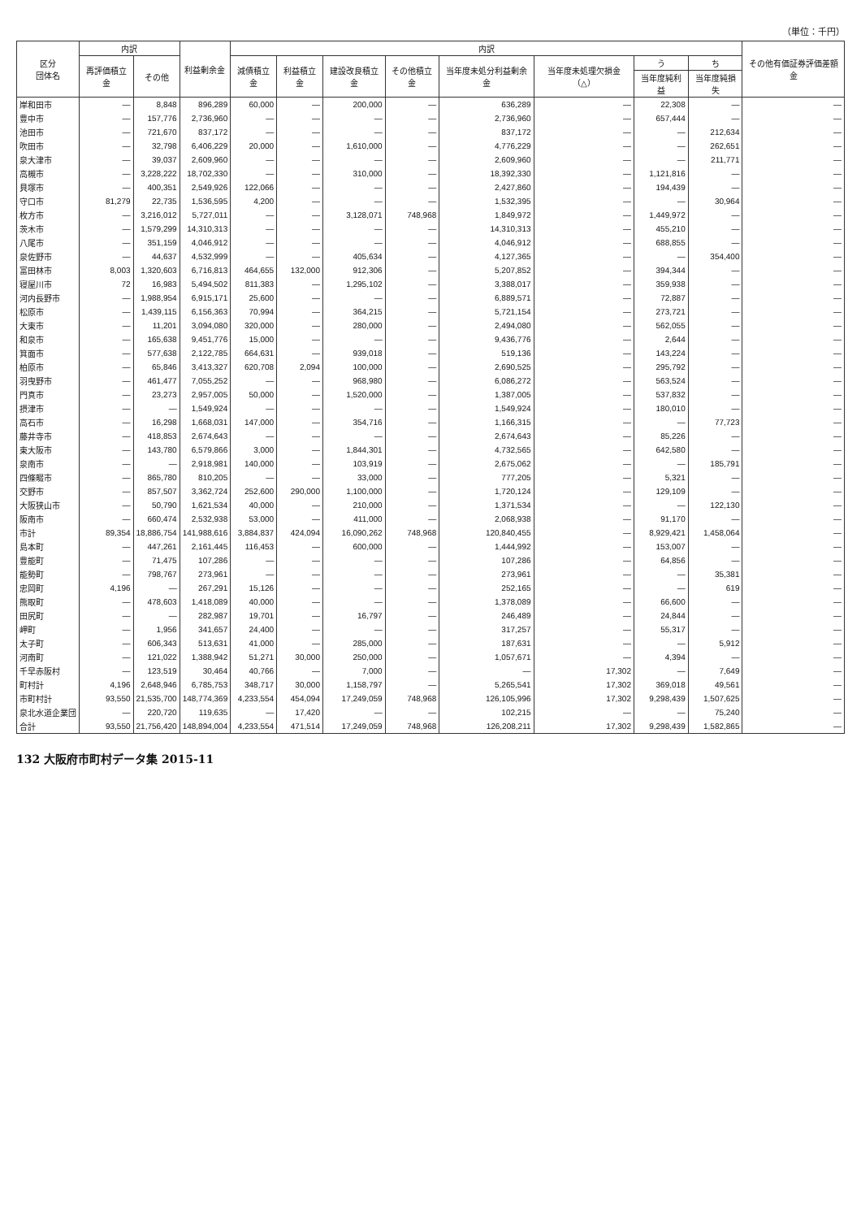（単位：千円）
| 区分 団体名 | 内訳 | | 利益剰余金 | 内訳 | | | | | | | | その他有価証券評価差額金 |
| --- | --- | --- | --- | --- | --- | --- | --- | --- | --- | --- | --- | --- |
| | 再評価積立金 | その他 | | 減債積立金 | 利益積立金 | 建設改良積立金 | その他積立金 | 当年度未処分利益剰余金 | 当年度未処理欠損金（△） | う | ち | |
| | | | | | | | | | | 当年度純利益 | 当年度純損失 | |
| 岸和田市 | — | 8,848 | 896,289 | 60,000 | — | 200,000 | — | 636,289 | — | 22,308 | — | — |
| 豊中市 | — | 157,776 | 2,736,960 | — | — | — | — | 2,736,960 | — | 657,444 | — | — |
| 池田市 | — | 721,670 | 837,172 | — | — | — | — | 837,172 | — | — | 212,634 | — |
| 吹田市 | — | 32,798 | 6,406,229 | 20,000 | — | 1,610,000 | — | 4,776,229 | — | — | 262,651 | — |
| 泉大津市 | — | 39,037 | 2,609,960 | — | — | — | — | 2,609,960 | — | — | 211,771 | — |
| 高槻市 | — | 3,228,222 | 18,702,330 | — | — | 310,000 | — | 18,392,330 | — | 1,121,816 | — | — |
| 貝塚市 | — | 400,351 | 2,549,926 | 122,066 | — | — | — | 2,427,860 | — | 194,439 | — | — |
| 守口市 | 81,279 | 22,735 | 1,536,595 | 4,200 | — | — | — | 1,532,395 | — | — | 30,964 | — |
| 枚方市 | — | 3,216,012 | 5,727,011 | — | — | 3,128,071 | 748,968 | 1,849,972 | — | 1,449,972 | — | — |
| 茨木市 | — | 1,579,299 | 14,310,313 | — | — | — | — | 14,310,313 | — | 455,210 | — | — |
| 八尾市 | — | 351,159 | 4,046,912 | — | — | — | — | 4,046,912 | — | 688,855 | — | — |
| 泉佐野市 | — | 44,637 | 4,532,999 | — | — | 405,634 | — | 4,127,365 | — | — | 354,400 | — |
| 富田林市 | 8,003 | 1,320,603 | 6,716,813 | 464,655 | 132,000 | 912,306 | — | 5,207,852 | — | 394,344 | — | — |
| 寝屋川市 | 72 | 16,983 | 5,494,502 | 811,383 | — | 1,295,102 | — | 3,388,017 | — | 359,938 | — | — |
| 河内長野市 | — | 1,988,954 | 6,915,171 | 25,600 | — | — | — | 6,889,571 | — | 72,887 | — | — |
| 松原市 | — | 1,439,115 | 6,156,363 | 70,994 | — | 364,215 | — | 5,721,154 | — | 273,721 | — | — |
| 大東市 | — | 11,201 | 3,094,080 | 320,000 | — | 280,000 | — | 2,494,080 | — | 562,055 | — | — |
| 和泉市 | — | 165,638 | 9,451,776 | 15,000 | — | — | — | 9,436,776 | — | 2,644 | — | — |
| 箕面市 | — | 577,638 | 2,122,785 | 664,631 | — | 939,018 | — | 519,136 | — | 143,224 | — | — |
| 柏原市 | — | 65,846 | 3,413,327 | 620,708 | 2,094 | 100,000 | — | 2,690,525 | — | 295,792 | — | — |
| 羽曳野市 | — | 461,477 | 7,055,252 | — | — | 968,980 | — | 6,086,272 | — | 563,524 | — | — |
| 門真市 | — | 23,273 | 2,957,005 | 50,000 | — | 1,520,000 | — | 1,387,005 | — | 537,832 | — | — |
| 摂津市 | — | — | 1,549,924 | — | — | — | — | 1,549,924 | — | 180,010 | — | — |
| 高石市 | — | 16,298 | 1,668,031 | 147,000 | — | 354,716 | — | 1,166,315 | — | — | 77,723 | — |
| 藤井寺市 | — | 418,853 | 2,674,643 | — | — | — | — | 2,674,643 | — | 85,226 | — | — |
| 東大阪市 | — | 143,780 | 6,579,866 | 3,000 | — | 1,844,301 | — | 4,732,565 | — | 642,580 | — | — |
| 泉南市 | — | — | 2,918,981 | 140,000 | — | 103,919 | — | 2,675,062 | — | — | 185,791 | — |
| 四條畷市 | — | 865,780 | 810,205 | — | — | 33,000 | — | 777,205 | — | 5,321 | — | — |
| 交野市 | — | 857,507 | 3,362,724 | 252,600 | 290,000 | 1,100,000 | — | 1,720,124 | — | 129,109 | — | — |
| 大阪狭山市 | — | 50,790 | 1,621,534 | 40,000 | — | 210,000 | — | 1,371,534 | — | — | 122,130 | — |
| 阪南市 | — | 660,474 | 2,532,938 | 53,000 | — | 411,000 | — | 2,068,938 | — | 91,170 | — | — |
| 市計 | 89,354 | 18,886,754 | 141,988,616 | 3,884,837 | 424,094 | 16,090,262 | 748,968 | 120,840,455 | — | 8,929,421 | 1,458,064 | — |
| 島本町 | — | 447,261 | 2,161,445 | 116,453 | — | 600,000 | — | 1,444,992 | — | 153,007 | — | — |
| 豊能町 | — | 71,475 | 107,286 | — | — | — | — | 107,286 | — | 64,856 | — | — |
| 能勢町 | — | 798,767 | 273,961 | — | — | — | — | 273,961 | — | — | 35,381 | — |
| 忠岡町 | 4,196 | — | 267,291 | 15,126 | — | — | — | 252,165 | — | — | 619 | — |
| 熊取町 | — | 478,603 | 1,418,089 | 40,000 | — | — | — | 1,378,089 | — | 66,600 | — | — |
| 田尻町 | — | — | 282,987 | 19,701 | — | 16,797 | — | 246,489 | — | 24,844 | — | — |
| 岬町 | — | 1,956 | 341,657 | 24,400 | — | — | — | 317,257 | — | 55,317 | — | — |
| 太子町 | — | 606,343 | 513,631 | 41,000 | — | 285,000 | — | 187,631 | — | — | 5,912 | — |
| 河南町 | — | 121,022 | 1,388,942 | 51,271 | 30,000 | 250,000 | — | 1,057,671 | — | 4,394 | — | — |
| 千早赤阪村 | — | 123,519 | 30,464 | 40,766 | — | 7,000 | — | — | 17,302 | — | 7,649 | — |
| 町村計 | 4,196 | 2,648,946 | 6,785,753 | 348,717 | 30,000 | 1,158,797 | — | 5,265,541 | 17,302 | 369,018 | 49,561 | — |
| 市町村計 | 93,550 | 21,535,700 | 148,774,369 | 4,233,554 | 454,094 | 17,249,059 | 748,968 | 126,105,996 | 17,302 | 9,298,439 | 1,507,625 | — |
| 泉北水道企業団 | — | 220,720 | 119,635 | — | 17,420 | — | — | 102,215 | — | — | 75,240 | — |
| 合計 | 93,550 | 21,756,420 | 148,894,004 | 4,233,554 | 471,514 | 17,249,059 | 748,968 | 126,208,211 | 17,302 | 9,298,439 | 1,582,865 | — |
132 大阪府市町村データ集 2015-11